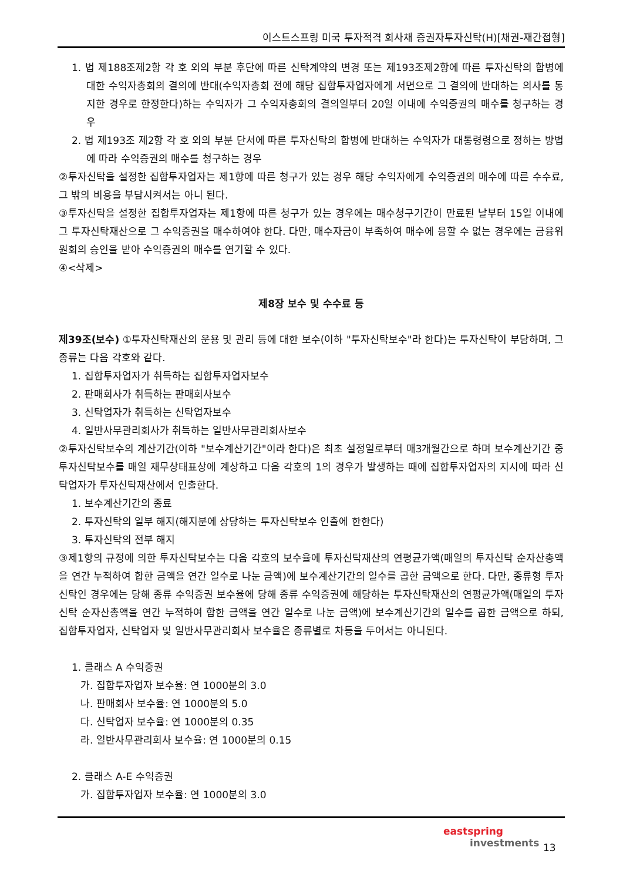이스트스프링 미국 투자적격 회사채 증권자투자신탁(H)[채권-재간접형]
1. 법 제188조제2항 각 호 외의 부분 후단에 따른 신탁계약의 변경 또는 제193조제2항에 따른 투자신탁의 합병에 대한 수익자총회의 결의에 반대(수익자총회 전에 해당 집합투자업자에게 서면으로 그 결의에 반대하는 의사를 통지한 경우로 한정한다)하는 수익자가 그 수익자총회의 결의일부터 20일 이내에 수익증권의 매수를 청구하는 경우
2. 법 제193조 제2항 각 호 외의 부분 단서에 따른 투자신탁의 합병에 반대하는 수익자가 대통령령으로 정하는 방법에 따라 수익증권의 매수를 청구하는 경우
②투자신탁을 설정한 집합투자업자는 제1항에 따른 청구가 있는 경우 해당 수익자에게 수익증권의 매수에 따른 수수료, 그 밖의 비용을 부담시켜서는 아니 된다.
③투자신탁을 설정한 집합투자업자는 제1항에 따른 청구가 있는 경우에는 매수청구기간이 만료된 날부터 15일 이내에 그 투자신탁재산으로 그 수익증권을 매수하여야 한다. 다만, 매수자금이 부족하여 매수에 응할 수 없는 경우에는 금융위원회의 승인을 받아 수익증권의 매수를 연기할 수 있다.
④<삭제>
제8장 보수 및 수수료 등
제39조(보수) ①투자신탁재산의 운용 및 관리 등에 대한 보수(이하 "투자신탁보수"라 한다)는 투자신탁이 부담하며, 그 종류는 다음 각호와 같다.
1. 집합투자업자가 취득하는 집합투자업자보수
2. 판매회사가 취득하는 판매회사보수
3. 신탁업자가 취득하는 신탁업자보수
4. 일반사무관리회사가 취득하는 일반사무관리회사보수
②투자신탁보수의 계산기간(이하 "보수계산기간"이라 한다)은 최초 설정일로부터 매3개월간으로 하며 보수계산기간 중 투자신탁보수를 매일 재무상태표상에 계상하고 다음 각호의 1의 경우가 발생하는 때에 집합투자업자의 지시에 따라 신탁업자가 투자신탁재산에서 인출한다.
1. 보수계산기간의 종료
2. 투자신탁의 일부 해지(해지분에 상당하는 투자신탁보수 인출에 한한다)
3. 투자신탁의 전부 해지
③제1항의 규정에 의한 투자신탁보수는 다음 각호의 보수율에 투자신탁재산의 연평균가액(매일의 투자신탁 순자산총액을 연간 누적하여 합한 금액을 연간 일수로 나눈 금액)에 보수계산기간의 일수를 곱한 금액으로 한다. 다만, 종류형 투자신탁인 경우에는 당해 종류 수익증권 보수율에 당해 종류 수익증권에 해당하는 투자신탁재산의 연평균가액(매일의 투자신탁 순자산총액을 연간 누적하여 합한 금액을 연간 일수로 나눈 금액)에 보수계산기간의 일수를 곱한 금액으로 하되, 집합투자업자, 신탁업자 및 일반사무관리회사 보수율은 종류별로 차등을 두어서는 아니된다.
1. 클래스 A 수익증권
가. 집합투자업자 보수율: 연 1000분의 3.0
나. 판매회사 보수율: 연 1000분의 5.0
다. 신탁업자 보수율: 연 1000분의 0.35
라. 일반사무관리회사 보수율: 연 1000분의 0.15
2. 클래스 A-E 수익증권
가. 집합투자업자 보수율: 연 1000분의 3.0
eastspring
investments
13